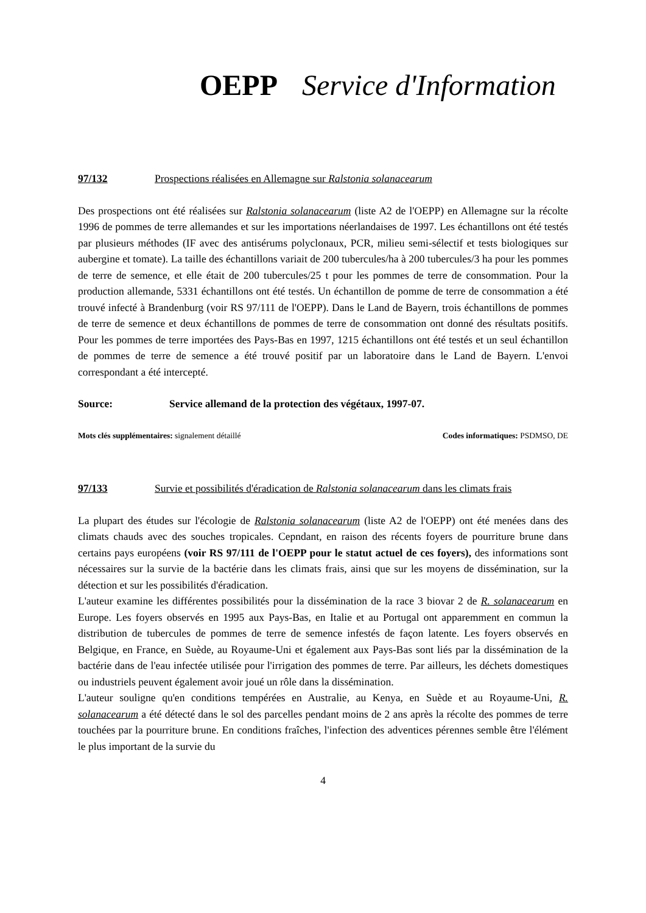OEPP Service d'Information
97/132 Prospections réalisées en Allemagne sur Ralstonia solanacearum
Des prospections ont été réalisées sur Ralstonia solanacearum (liste A2 de l'OEPP) en Allemagne sur la récolte 1996 de pommes de terre allemandes et sur les importations néerlandaises de 1997. Les échantillons ont été testés par plusieurs méthodes (IF avec des antisérums polyclonaux, PCR, milieu semi-sélectif et tests biologiques sur aubergine et tomate). La taille des échantillons variait de 200 tubercules/ha à 200 tubercules/3 ha pour les pommes de terre de semence, et elle était de 200 tubercules/25 t pour les pommes de terre de consommation. Pour la production allemande, 5331 échantillons ont été testés. Un échantillon de pomme de terre de consommation a été trouvé infecté à Brandenburg (voir RS 97/111 de l'OEPP). Dans le Land de Bayern, trois échantillons de pommes de terre de semence et deux échantillons de pommes de terre de consommation ont donné des résultats positifs. Pour les pommes de terre importées des Pays-Bas en 1997, 1215 échantillons ont été testés et un seul échantillon de pommes de terre de semence a été trouvé positif par un laboratoire dans le Land de Bayern. L'envoi correspondant a été intercepté.
Source: Service allemand de la protection des végétaux, 1997-07.
Mots clés supplémentaires: signalement détaillé Codes informatiques: PSDMSO, DE
97/133 Survie et possibilités d'éradication de Ralstonia solanacearum dans les climats frais
La plupart des études sur l'écologie de Ralstonia solanacearum (liste A2 de l'OEPP) ont été menées dans des climats chauds avec des souches tropicales. Cepndant, en raison des récents foyers de pourriture brune dans certains pays européens (voir RS 97/111 de l'OEPP pour le statut actuel de ces foyers), des informations sont nécessaires sur la survie de la bactérie dans les climats frais, ainsi que sur les moyens de dissémination, sur la détection et sur les possibilités d'éradication.
L'auteur examine les différentes possibilités pour la dissémination de la race 3 biovar 2 de R. solanacearum en Europe. Les foyers observés en 1995 aux Pays-Bas, en Italie et au Portugal ont apparemment en commun la distribution de tubercules de pommes de terre de semence infestés de façon latente. Les foyers observés en Belgique, en France, en Suède, au Royaume-Uni et également aux Pays-Bas sont liés par la dissémination de la bactérie dans de l'eau infectée utilisée pour l'irrigation des pommes de terre. Par ailleurs, les déchets domestiques ou industriels peuvent également avoir joué un rôle dans la dissémination.
L'auteur souligne qu'en conditions tempérées en Australie, au Kenya, en Suède et au Royaume-Uni, R. solanacearum a été détecté dans le sol des parcelles pendant moins de 2 ans après la récolte des pommes de terre touchées par la pourriture brune. En conditions fraîches, l'infection des adventices pérennes semble être l'élément le plus important de la survie du
4